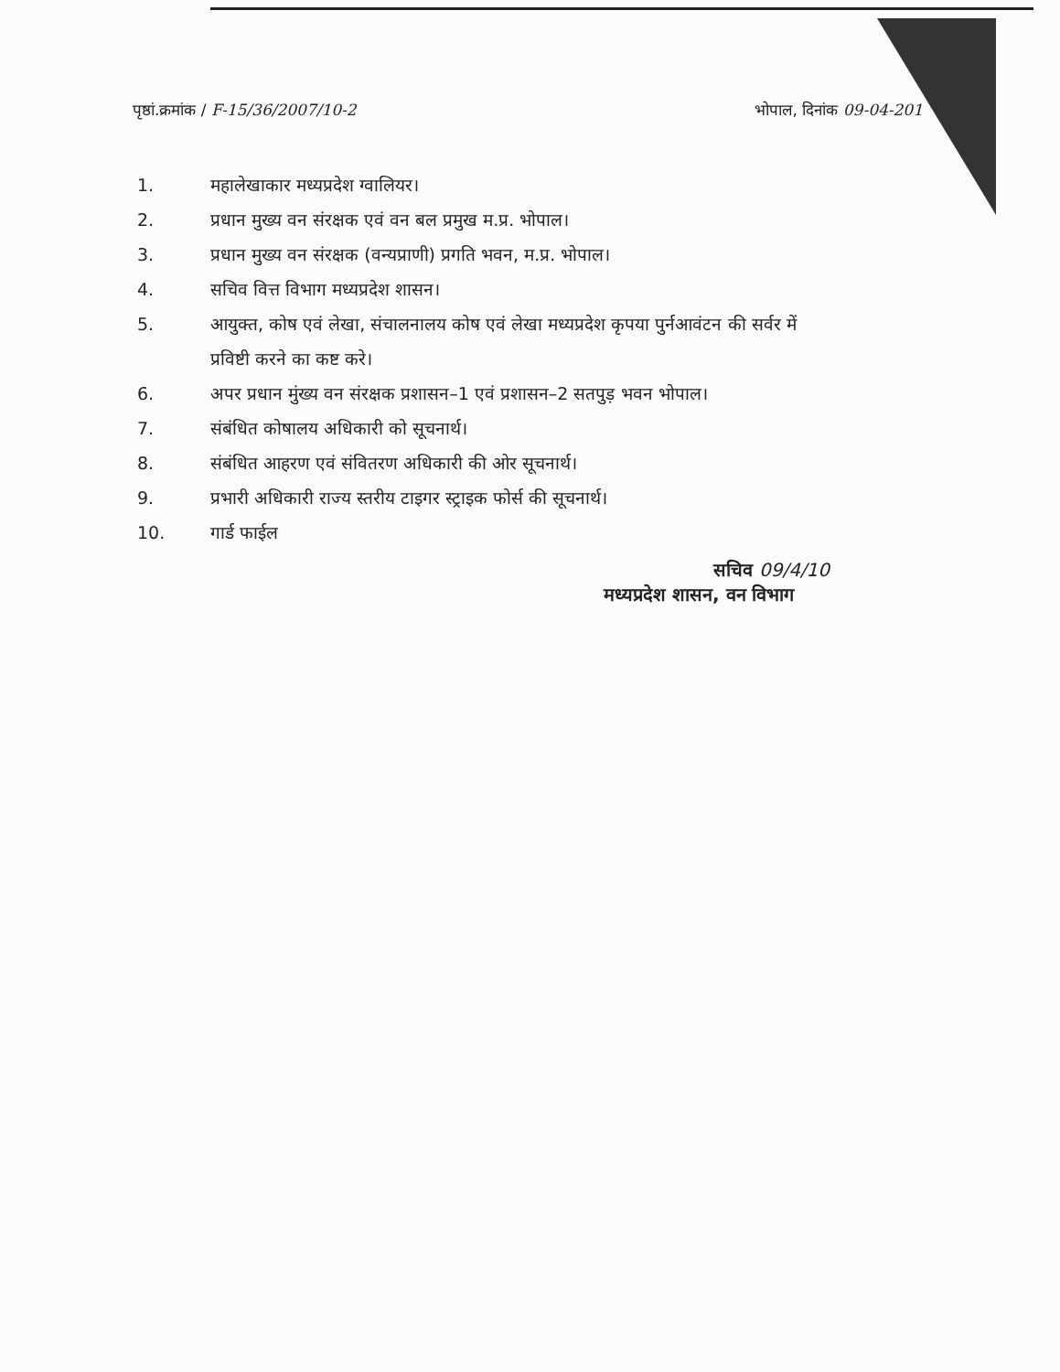पृष्ठां.क्रमांक / F-15/36/2007/10-2
भोपाल, दिनांक 09-04-201
1. महालेखाकार मध्यप्रदेश ग्वालियर।
2. प्रधान मुख्य वन संरक्षक एवं वन बल प्रमुख म.प्र. भोपाल।
3. प्रधान मुख्य वन संरक्षक (वन्यप्राणी) प्रगति भवन, म.प्र. भोपाल।
4. सचिव वित्त विभाग मध्यप्रदेश शासन।
5. आयुक्त, कोष एवं लेखा, संचालनालय कोष एवं लेखा मध्यप्रदेश कृपया पुर्नआवंटन की सर्वर में प्रविष्टी करने का कष्ट करे।
6. अपर प्रधान मुंख्य वन संरक्षक प्रशासन–1 एवं प्रशासन–2 सतपुड़ भवन भोपाल।
7. संबंधित कोषालय अधिकारी को सूचनार्थ।
8. संबंधित आहरण एवं संवितरण अधिकारी की ओर सूचनार्थ।
9. प्रभारी अधिकारी राज्य स्तरीय टाइगर स्ट्राइक फोर्स की सूचनार्थ।
10. गार्ड फाईल
सचिव 09/4/10
मध्यप्रदेश शासन, वन विभाग